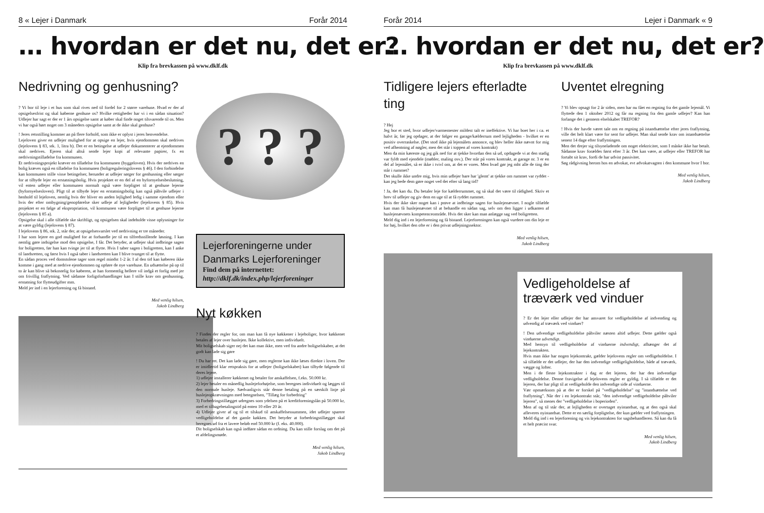8 « Lejer i Danmark Forår 2014
… hvordan er det nu, det er?
Klip fra brevkassen på www.dklf.dk
Nedrivning og genhusning?
? Vi bor til leje i et hus som skal rives ned til fordel for 2 større varehuse. Hvad er der af opsigelsesfrist og skal køberne genhuse os? Hvilke rettigheder har vi i en sådan situation? Udlejer har sagt er der er 1 års opsigelse samt at køber skal finde noget tilsvarende til os. Men vi har også hørt noget om 3 måneders opsigelse samt at de ikke skal genhuse?
! Jeres retsstilling kommer an på flere forhold, som ikke er oplyst i jeres henvendelse.
Lejeloven giver en udlejer mulighed for at opsige en lejer, hvis ejendommen skal nedrives (lejelovens § 83, stk. 1, litra b). Det er en betingelse at udlejer dokumenterer at ejendommen skal nedrives. Ejeren skal altså sende lejer kopi af relevante papirer, fx en nedrivningstilladelse fra kommunen.
Et nedrivningsprojekt kræver en tilladelse fra kommunen (byggeloven). Hvis der nedrives en bolig kræves også en tilladelse fra kommunen (boligreguleringslovens § 46). I den forbindelse kan kommunen stille visse betingelser, herunder at udlejer sørger for genhusning eller sørger for at tilbyde lejer en erstatningsbolig. Hvis projektet er en del af en byfornyelsesbeslutning, vil enten udlejer eller kommunen normalt også være forpligtet til at genhuse lejerne (byfornyelsesloven). Pligt til at tilbyde lejer en erstatningsbolig kan også påhvile udlejer i henhold til lejeloven, nemlig hvis der bliver en anden lejlighed ledig i samme ejendom eller hvis der efter ombygning/genopførelse sker udleje af lejligheder (lejelovens § 85). Hvis projektet er en følge af ekspropriation, vil kommunen være forpligtet til at genhuse lejerne (lejelovens § 85 a).
Opsigelse skal i alle tilfælde ske skriftligt, og opsigelsen skal indeholde visse oplysninger for at være gyldig (lejelovens § 87).
I lejelovens § 86, stk. 2, står der, at opsigelsesvarslet ved nedrivning er tre måneder.
I har som lejere en god mulighed for at forhandle jer til en tilfredsstillende løsning. I kan nemlig gøre indsigelse mod den opsigelse, I får. Det betyder, at udlejer skal indbringe sagen for boligretten, før han kan tvinge jer til at flytte. Hvis I taber sagen i boligretten, kan I anke til landsretten, og først hvis I også taber i landsretten kan I blive tvunget til at flytte.
En sådan proces ved domstolene tager som regel mindst 1-2 år. I al den tid kan køberen ikke komme i gang med at nedrive ejendommen og opføre de nye varehuse. En udsættelse på op til to år kan blive så bekostelig for køberen, at han formentlig hellere vil indgå et forlig med jer om frivillig fraflytning. Ved sådanne forligsforhandlinger kan I stille krav om genhusning, erstatning for flytteudgifter mm.
Meld jer ind i en lejerforening og få bistand.
Med venlig hilsen,
Jakob Lindberg
? ? ?
Lejerforeningerne under Danmarks Lejerforeninger
Find dem på internettet:
http://dklf.dk/index.php/lejerforeninger
Nyt køkken
? Findes der regler for, om man kan få nye køkkener i lejeboliger, hvor køkkenet betales af lejer over huslejen. Ikke kollektivt, men individuelt.
Mit boligselskab siger nej det kan man ikke, men ved fra andre boligselskaber, at det godt kan lade sig gøre
! Du har ret. Det kan lade sig gøre, men reglerne kan ikke læses direkte i loven. Der er imidlertid klar retspraksis for at udlejer (boligselskabet) kan tilbyde følgende til deres lejere.
1) udlejer installerer køkkenet og betaler for anskaffelsen, f.eks. 50.000 kr.
2) lejer betaler en månedlig huslejeforhøjelse, som beregnes individuelt og lægges til den normale husleje. Sædvanligvis står denne betaling på en særskilt linje på huslejeopkrævningen med betegnelsen, "Tillæg for forbedring"
3) Forbedringstillægget udregnes som ydelsen på et kreditforeningslån på 50.000 kr, med et tilbagebetalingstid på enten 10 eller 20 år.
4) Udlejer giver af og til et tilskud til anskaffelsessummen, idet udlejer sparere vedligeholdelse af det gamle køkken. Det betyder at forbedringstillægget skal beregnes ud fra et lavere beløb end 50.000 kr (f. eks. 40.000).
Dit boligselskab kan også indføre sådan en ordning. Du kan stille forslag om det på et afdelingsmøde.
Med venlig hilsen,
Jakob Lindberg
Forår 2014 Lejer i Danmark « 9
… hvordan er det nu, det er?
Klip fra brevkassen på www.dklf.dk
Tidligere lejers efterladte ting
? Hej
Jeg bor et sted, hvor udlejer/varmemester mildest talt er ineffektive. Vi har boet her i ca. et halvt år, før jeg opdager, at der følger en garage/kælderrum med lejligheden - hvilket er en positiv overraskelse. (Det stod ikke på lejemålets annonce, og blev heller ikke nævnt for mig ved afhentning af nøgler, men det står i toppen af vores kontrakt)
Men da min kæreste og jeg gik ned for at tjekke hvordan den så ud, opdagede vi at den stadig var fyldt med ejendele (møbler, maling osv.). Der står på vores kontrakt, at garage nr. 3 er en del af lejemålet, så er ikke i tvivl om, at det er vores. Men hvad gør jeg mht alle de ting der står i rummet?
Det skulle ikke undre mig, hvis min udlejer bare har 'glemt' at tjekke om rummet var ryddet - kan jeg bede dem gøre noget ved det efter så lang tid?
! Ja, det kan du. Du betaler leje for kælderrummet, og så skal det være til rådighed. Skriv et brev til udlejer og giv dem en uge til at få ryddet rummet.
Hvis der ikke sker noget kan i prøve at indbringe sagen for huslejenævnet. I nogle tilfælde kan man få huslejenævnet til at behandle en sådan sag, selv om den ligger i udkanten af huslejenævnets kompetenceområde. Hvis det sker kan man anlægge sag ved boligretten.
Meld dig ind i en lejerforening og få bistand. Lejerforeningen kan også vurdere om din leje er for høj, hvilket den ofte er i den privat udlejningssektor.
Med venlig hilsen,
Jakob Lindberg
Uventet elregning
? Vi blev opsagt for 2 år siden, men har nu fået en regning fra det gamle lejemål. Vi flyttede den 1 oktober 2012 og får nu regning fra den gamle udlejer? Kan han forlange det i gennem elselskabet TREFOR?
! Hvis der havde været tale om en regning på istandsættelse efter jeres fraflytning, ville det helt klart være for sent for udlejer. Man skal sende krav om istandsættelse senest 14 dage efter fraflytningen.
Men det drejer sig tilsyneladende om noget elektricitet, som I måske ikke har betalt. Sådanne krav forældes først efter 3 år. Det kan være, at udlejer eller TREFOR har fortabt sit krav, fordi de har udvist passivitet.
Søg rådgivning herom hos en advokat, evt advokatvagten i den kommune hvor I bor.
Med venlig hilsen,
Jakob Lindberg
Vedligeholdelse af træværk ved vinduer
? Er det lejer eller udlejer der har ansvaret for vedligeholdelse af indvending og udvendig af træværk ved vinduer?
! Den udvendige vedligeholdelse påhviler næsten altid udlejer. Dette gælder også vinduerne udvendigt.
Med hensyn til vedligeholdelse af vinduerne indvendigt, afhænger det af lejekontrakten.
Hvis man ikke har nogen lejekontrakt, gælder lejelovens regler om vedligeholdelse. I så tilfælde er det udlejer, der har den indvendige vedligeligholdelse, både af træværk, vægge og lofter.
Men i de fleste lejekontrakter i dag er det lejeren, der har den indvendige vedligholdelse. Denne fravigelse af lejelovens regler er gyldig. I så tilfælde er det lejeren, der har pligt til at vedligeholde den indvendige side af vinduerne.
Vær opmærksom på at der er forskel på "vedligeholdelse" og "istandsættelse ved fraflytning". Når der i en lejekontrakt står, "den indvendige vedligeholdelse påhviler lejeren", så menes der "vedligeholdelse i boperioden".
Men af og til står der, at lejligheden er overtaget nyistandsat, og at den også skal afleveres nyistandsat. Dette er en særlig forpligtelse, der kun gælder ved fraflytningen.
Meld dig ind i en lejerforening og vis lejekontrakten for sagsbehandleren. Så kan du få et helt præcist svar.
Med venlig hilsen,
Jakob Lindberg